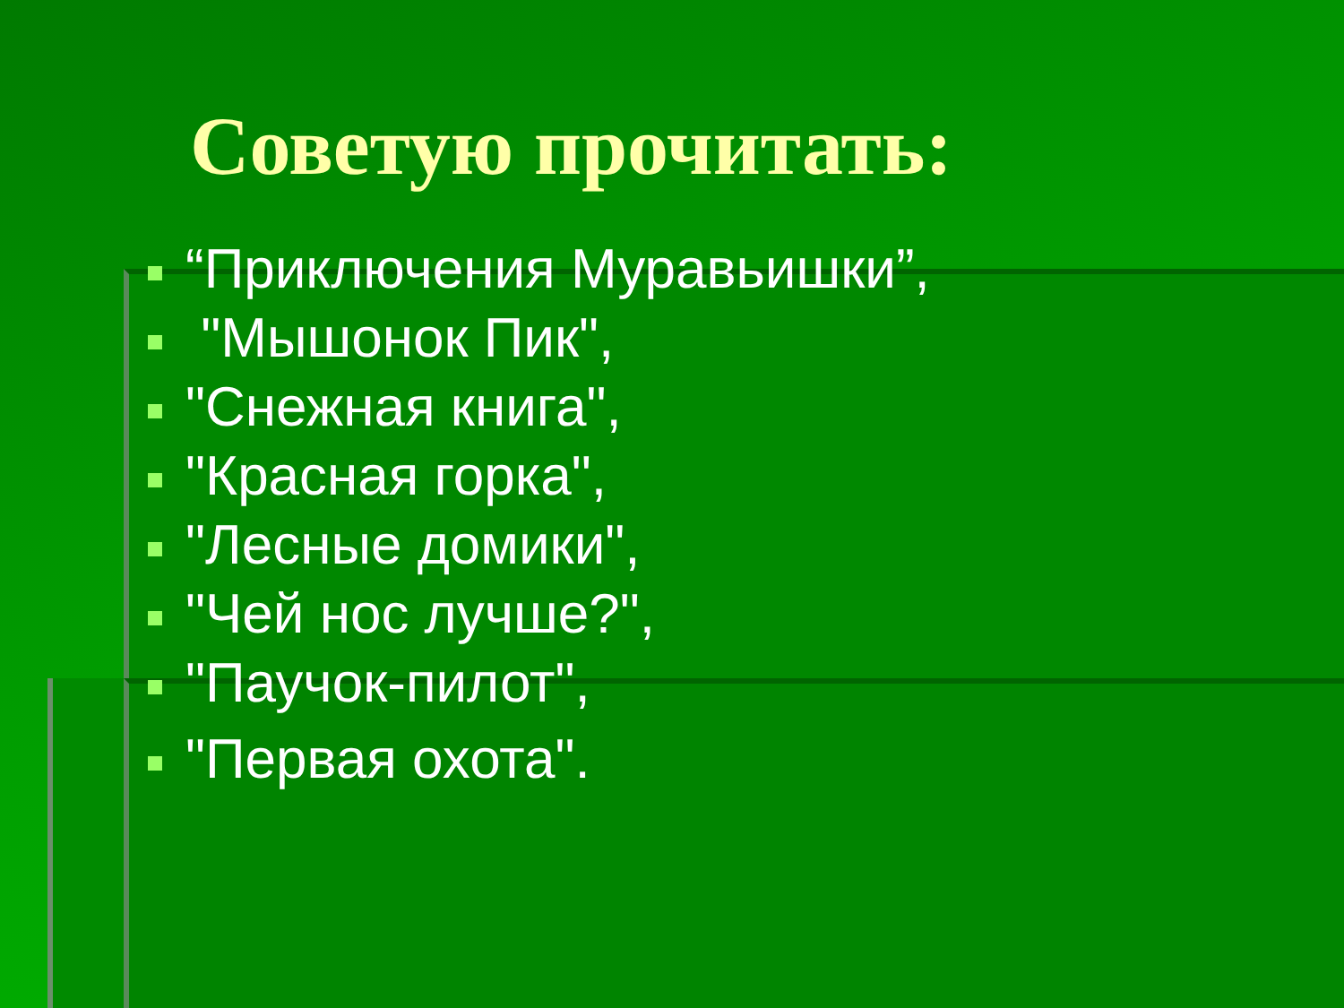Советую прочитать:
“Приключения Муравьишки”,
"Мышонок Пик",
"Снежная книга",
"Красная горка",
"Лесные домики",
"Чей нос лучше?",
"Паучок-пилот",
"Первая охота".